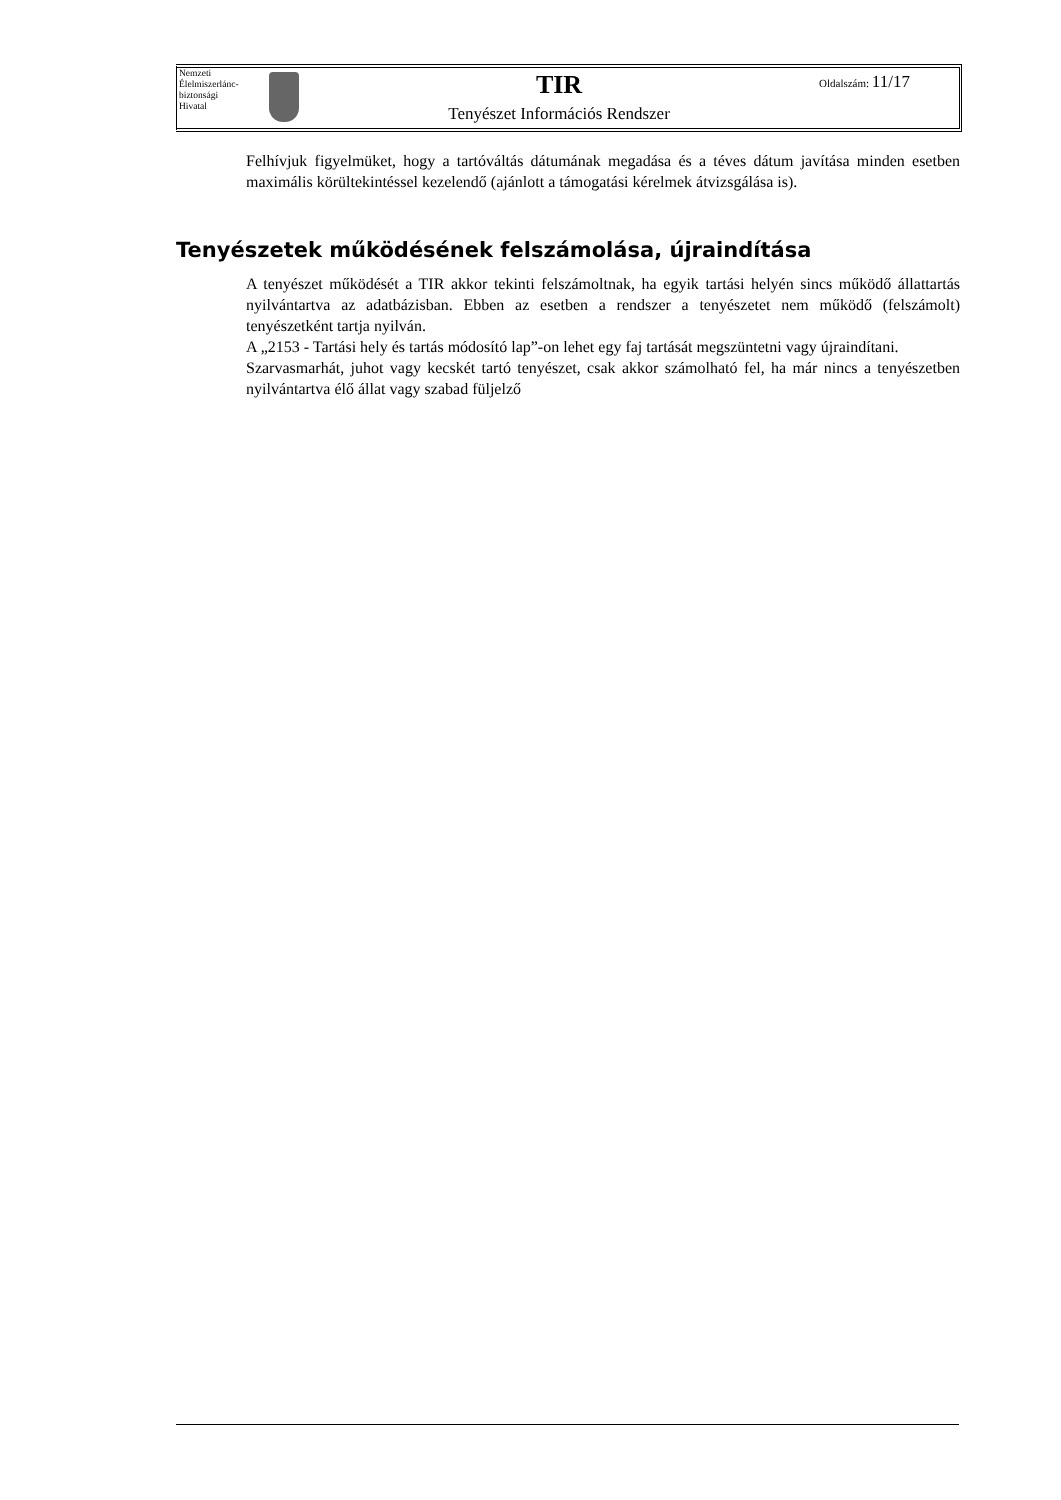Nemzeti
Élelmiszerlánc-
biztonsági
Hivatal
TIR
Tenyészet Információs Rendszer
Oldalszám: 11/17
Felhívjuk figyelmüket, hogy a tartóváltás dátumának megadása és a téves dátum javítása minden esetben maximális körültekintéssel kezelendő (ajánlott a támogatási kérelmek átvizsgálása is).
Tenyészetek működésének felszámolása, újraindítása
A tenyészet működését a TIR akkor tekinti felszámoltnak, ha egyik tartási helyén sincs működő állattartás nyilvántartva az adatbázisban. Ebben az esetben a rendszer a tenyészetet nem működő (felszámolt) tenyészetként tartja nyilván.
A „2153 - Tartási hely és tartás módosító lap”-on lehet egy faj tartását megszüntetni vagy újraindítani.
Szarvasmarhát, juhot vagy kecskét tartó tenyészet, csak akkor számolható fel, ha már nincs a tenyészetben nyilvántartva élő állat vagy szabad füljelző